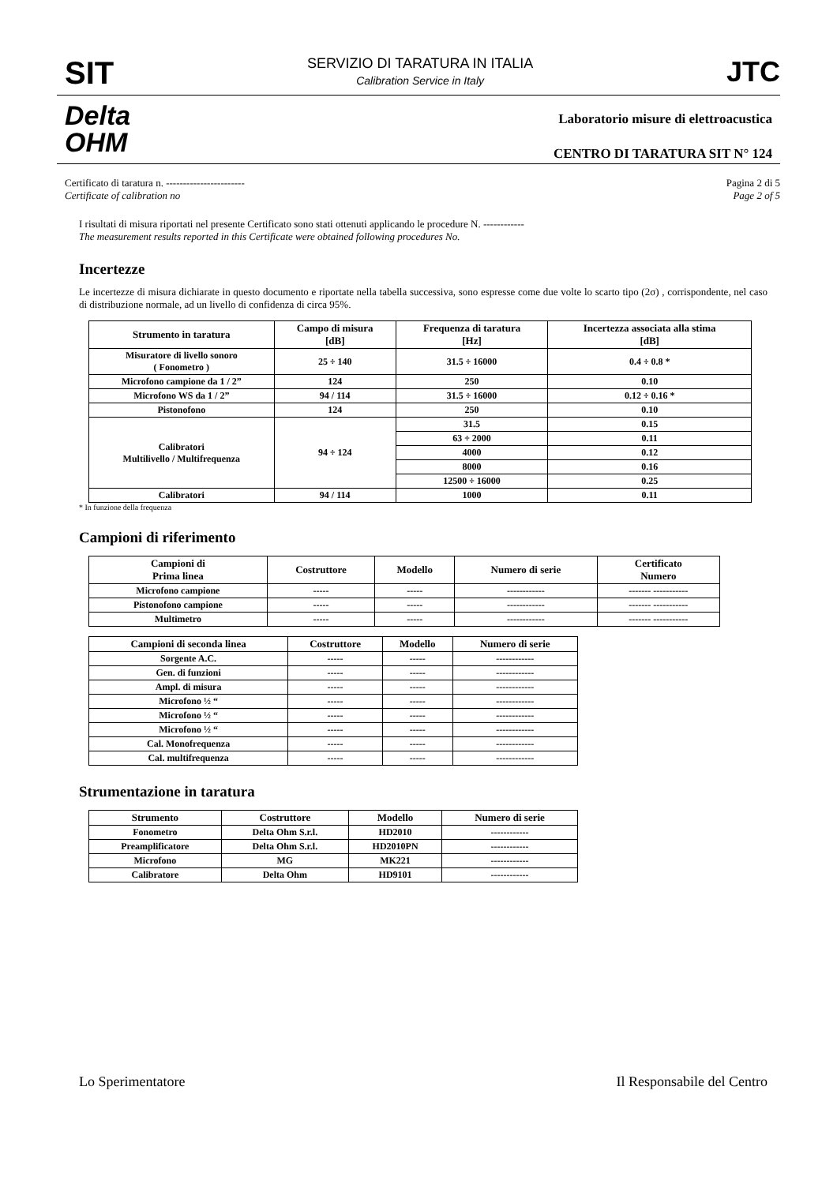SIT
SERVIZIO DI TARATURA IN ITALIA
Calibration Service in Italy
JTC
Delta
OHM
Laboratorio misure di elettroacustica
CENTRO DI TARATURA SIT N° 124
Certificato di taratura n. -----------------------
Certificate of calibration no
Pagina 2 di 5
Page 2 of 5
I risultati di misura riportati nel presente Certificato sono stati ottenuti applicando le procedure N. ------------
The measurement results reported in this Certificate were obtained following procedures No.
Incertezze
Le incertezze di misura dichiarate in questo documento e riportate nella tabella successiva, sono espresse come due volte lo scarto tipo (2σ) , corrispondente, nel caso di distribuzione normale, ad un livello di confidenza di circa 95%.
| Strumento in taratura | Campo di misura [dB] | Frequenza di taratura [Hz] | Incertezza associata alla stima [dB] |
| --- | --- | --- | --- |
| Misuratore di livello sonoro ( Fonometro ) | 25 ÷ 140 | 31.5 ÷ 16000 | 0.4 ÷ 0.8 * |
| Microfono campione da 1 / 2” | 124 | 250 | 0.10 |
| Microfono WS da 1 / 2” | 94 / 114 | 31.5 ÷ 16000 | 0.12 ÷ 0.16 * |
| Pistonofono | 124 | 250 | 0.10 |
| Calibratori Multilivello / Multifrequenza | 94 ÷ 124 | 31.5 | 0.15 |
| | | 63 ÷ 2000 | 0.11 |
| | | 4000 | 0.12 |
| | | 8000 | 0.16 |
| | | 12500 ÷ 16000 | 0.25 |
| Calibratori | 94 / 114 | 1000 | 0.11 |
* In funzione della frequenza
Campioni di riferimento
| Campioni di Prima linea | Costruttore | Modello | Numero di serie | Certificato Numero |
| --- | --- | --- | --- | --- |
| Microfono campione | ----- | ----- | ------------ | ------- ----------- |
| Pistonofono campione | ----- | ----- | ------------ | ------- ----------- |
| Multimetro | ----- | ----- | ------------ | ------- ----------- |
| Campioni di seconda linea | Costruttore | Modello | Numero di serie |
| --- | --- | --- | --- |
| Sorgente A.C. | ----- | ----- | ------------ |
| Gen. di funzioni | ----- | ----- | ------------ |
| Ampl. di misura | ----- | ----- | ------------ |
| Microfono ½ “ | ----- | ----- | ------------ |
| Microfono ½ “ | ----- | ----- | ------------ |
| Microfono ½ “ | ----- | ----- | ------------ |
| Cal. Monofrequenza | ----- | ----- | ------------ |
| Cal. multifrequenza | ----- | ----- | ------------ |
Strumentazione in taratura
| Strumento | Costruttore | Modello | Numero di serie |
| --- | --- | --- | --- |
| Fonometro | Delta Ohm S.r.l. | HD2010 | ------------ |
| Preamplificatore | Delta Ohm S.r.l. | HD2010PN | ------------ |
| Microfono | MG | MK221 | ------------ |
| Calibratore | Delta Ohm | HD9101 | ------------ |
Lo Sperimentatore Il Responsabile del Centro